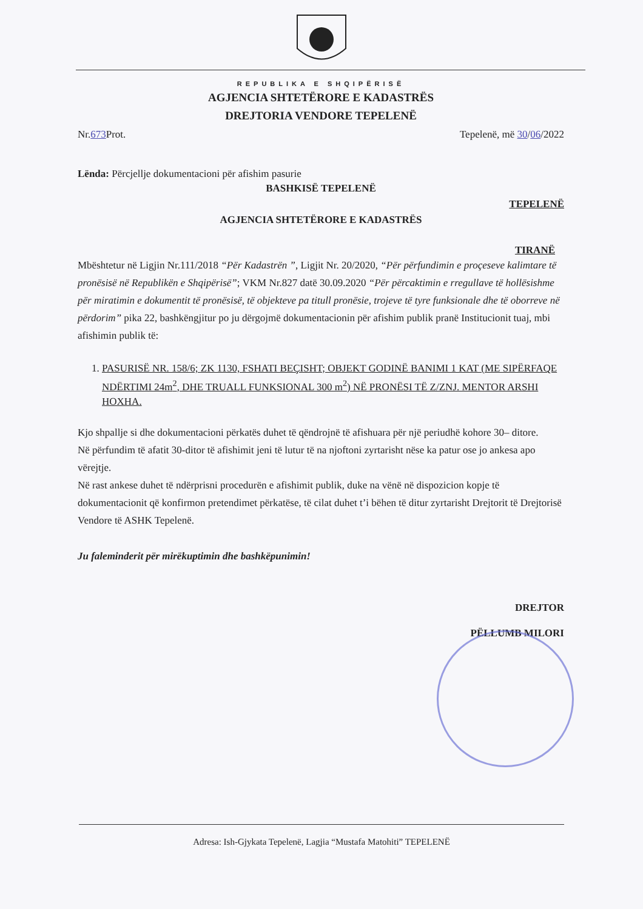REPUBLIKA E SHQIPËRISË
AGJENCIA SHTETËRORE E KADASTRËS
DREJTORIA VENDORE TEPELENË
Nr.673 Prot. Tepelenë, më 30/06/2022
Lënda: Përcjellje dokumentacioni për afishim pasurie
BASHKISË TEPELENË
TEPELENË
AGJENCIA SHTETËRORE E KADASTRËS
TIRANË
Mbështetur në Ligjin Nr.111/2018 “Për Kadastrën ”, Ligjit Nr. 20/2020, “Për përfundimin e proçeseve kalimtare të pronësisë në Republikën e Shqipërisë”; VKM Nr.827 datë 30.09.2020 “Për përcaktimin e rregullave të hollësishme për miratimin e dokumentit të pronësisë, të objekteve pa titull pronësie, trojeve të tyre funksionale dhe të oborreve në përdorim” pika 22, bashkëngjitur po ju dërgojmë dokumentacionin për afishim publik pranë Institucionit tuaj, mbi afishimin publik të:
1. PASURISË NR. 158/6; ZK 1130, FSHATI BEÇISHT; OBJEKT GODINË BANIMI 1 KAT (ME SIPËRFAQE NDËRTIMI 24m<sup>2</sup>, DHE TRUALL FUNKSIONAL 300 m<sup>2</sup>) NË PRONËSI TË Z/ZNJ. MENTOR ARSHI HOXHA.
Kjo shpallje si dhe dokumentacioni përkatës duhet të qëndrojnë të afishuara për një periudhë kohore 30– ditore.
Në përfundim të afatit 30-ditor të afishimit jeni të lutur të na njoftoni zyrtarisht nëse ka patur ose jo ankesa apo vërejtje.
Në rast ankese duhet të ndërprisni procedurën e afishimit publik, duke na vënë në dispozicion kopje të dokumentacionit që konfirmon pretendimet përkatëse, të cilat duhet t’i bëhen të ditur zyrtarisht Drejtorit të Drejtorisë Vendore të ASHK Tepelenë.
Ju faleminderit për mirëkuptimin dhe bashkëpunimin!
DREJTOR
PËLLUMB MILORI
Adresa: Ish-Gjykata Tepelenë, Lagjia “Mustafa Matohiti” TEPELENË